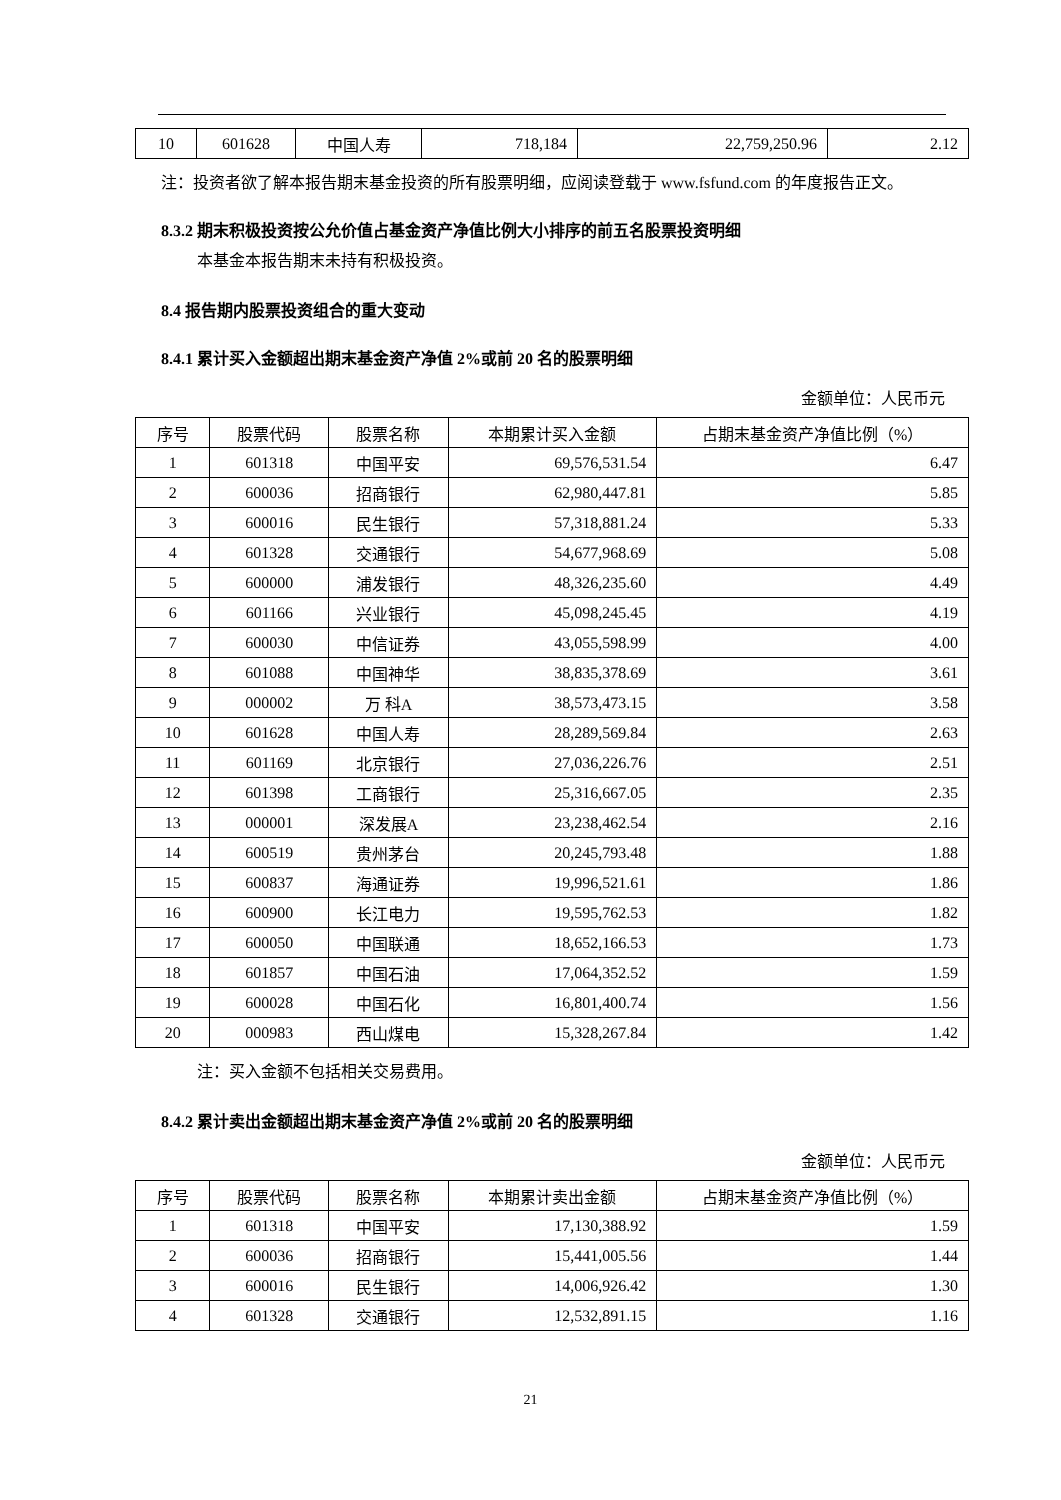| 10 | 601628 | 中国人寿 | 718,184 | 22,759,250.96 | 2.12 |
注：投资者欲了解本报告期末基金投资的所有股票明细，应阅读登载于 www.fsfund.com 的年度报告正文。
8.3.2 期末积极投资按公允价值占基金资产净值比例大小排序的前五名股票投资明细
本基金本报告期末未持有积极投资。
8.4 报告期内股票投资组合的重大变动
8.4.1 累计买入金额超出期末基金资产净值 2%或前 20 名的股票明细
金额单位：人民币元
| 序号 | 股票代码 | 股票名称 | 本期累计买入金额 | 占期末基金资产净值比例（%） |
| --- | --- | --- | --- | --- |
| 1 | 601318 | 中国平安 | 69,576,531.54 | 6.47 |
| 2 | 600036 | 招商银行 | 62,980,447.81 | 5.85 |
| 3 | 600016 | 民生银行 | 57,318,881.24 | 5.33 |
| 4 | 601328 | 交通银行 | 54,677,968.69 | 5.08 |
| 5 | 600000 | 浦发银行 | 48,326,235.60 | 4.49 |
| 6 | 601166 | 兴业银行 | 45,098,245.45 | 4.19 |
| 7 | 600030 | 中信证券 | 43,055,598.99 | 4.00 |
| 8 | 601088 | 中国神华 | 38,835,378.69 | 3.61 |
| 9 | 000002 | 万 科A | 38,573,473.15 | 3.58 |
| 10 | 601628 | 中国人寿 | 28,289,569.84 | 2.63 |
| 11 | 601169 | 北京银行 | 27,036,226.76 | 2.51 |
| 12 | 601398 | 工商银行 | 25,316,667.05 | 2.35 |
| 13 | 000001 | 深发展A | 23,238,462.54 | 2.16 |
| 14 | 600519 | 贵州茅台 | 20,245,793.48 | 1.88 |
| 15 | 600837 | 海通证券 | 19,996,521.61 | 1.86 |
| 16 | 600900 | 长江电力 | 19,595,762.53 | 1.82 |
| 17 | 600050 | 中国联通 | 18,652,166.53 | 1.73 |
| 18 | 601857 | 中国石油 | 17,064,352.52 | 1.59 |
| 19 | 600028 | 中国石化 | 16,801,400.74 | 1.56 |
| 20 | 000983 | 西山煤电 | 15,328,267.84 | 1.42 |
注：买入金额不包括相关交易费用。
8.4.2 累计卖出金额超出期末基金资产净值 2%或前 20 名的股票明细
金额单位：人民币元
| 序号 | 股票代码 | 股票名称 | 本期累计卖出金额 | 占期末基金资产净值比例（%） |
| --- | --- | --- | --- | --- |
| 1 | 601318 | 中国平安 | 17,130,388.92 | 1.59 |
| 2 | 600036 | 招商银行 | 15,441,005.56 | 1.44 |
| 3 | 600016 | 民生银行 | 14,006,926.42 | 1.30 |
| 4 | 601328 | 交通银行 | 12,532,891.15 | 1.16 |
21